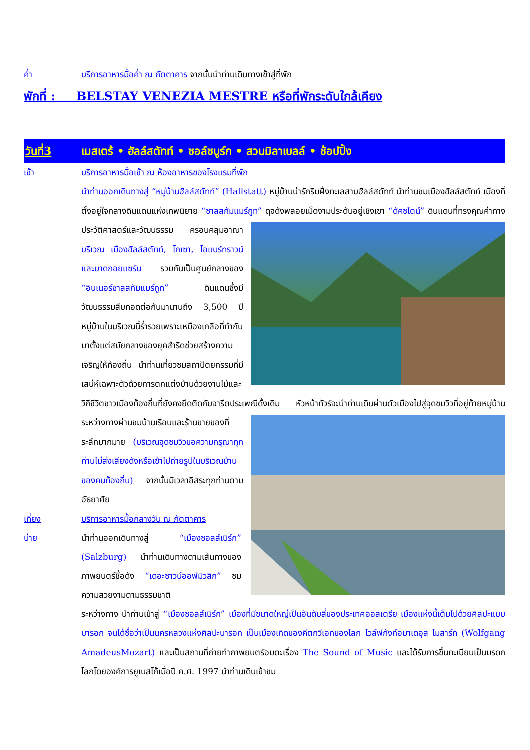ค่ำ บริการอาหารมื้อค่ำ ณ ภัตตาคาร จากนั้นนำท่านเดินทางเข้าสู่ที่พัก
พักที่ : BELSTAY VENEZIA MESTRE หรือที่พักระดับใกล้เคียง
วันที่3 เมสเตร้ • ฮัลล์สตัทท์ • ซอล์ซบูร์ก • สวนมิลาเบลล์ • ช้อปปิ้ง
เช้า บริการอาหารมื้อเช้า ณ ห้องอาหารของโรงแรมที่พัก
นำท่านออกเดินทางสู่ “หมู่บ้านฮัลล์สตัทท์” (Hallstatt) หมู่บ้านน่ารักริมฝั่งทะเลสาบฮัลล์สตัทท์ นำท่านชมเมืองฮัลล์สตัทท์ เมืองที่ตั้งอยู่ใจกลางดินแดนแห่งเทพนิยาย “ซาลสกัมแมร์กูท” ดุจดังพลอยเม็ดงามประดับอยู่เชิงเขา “ดัคชไตน์” ดินแดนที่ทรงคุณค่าทางประวัติศาสตร์และวัฒนธรรม ครอบคลุมอาณาบริเวณ เมืองฮัลล์สตัทท์, โกเซา, โอแบร์ทราวน์ และบาดกอยแซร์น รวมกันเป็นศูนย์กลางของ “อินเนอร์ซาลสกัมแมร์กูท” ดินแดนซึ่งมีวัฒนธรรมสืบทอดต่อกันมานานถึง 3,500 ปี หมู่บ้านในบริเวณนี้ร่ำรวยเพราะเหมืองเกลือที่ทำกันมาตั้งแต่สมัยกลางของยุคสำริดช่วยสร้างความเจริญให้ท้องถิ่น นำท่านเที่ยวชมสถาปัตยกรรมที่มีเสน่ห์เฉพาะตัวด้วยการตกแต่งบ้านด้วยงานไม้และวิถีชีวิตชาวเมืองท้องถิ่นที่ยังคงยึดติดกับจารีตประเพณีดั้งเดิม หัวหน้าทัวร์จะนำท่านเดินผ่านตัวเมืองไปสู่จุดชมวิวที่อยู่ท้ายหมู่บ้าน ระหว่างทางผ่านชมบ้านเรือนและร้านขายของที่ระลึกมากมาย (บริเวณจุดชมวิวขอความกรุณาทุกท่านไม่ส่งเสียงดังหรือเข้าไปถ่ายรูปในบริเวณบ้านของคนท้องถิ่น) จากนั้นมีเวลาอิสระทุกท่านตามอัธยาศัย
เที่ยง บริการอาหารมื้อกลางวัน ณ ภัตตาคาร
บ่าย นำท่านออกเดินทางสู่ “เมืองซอลส์เบิร์ก” (Salzburg) นำท่านเดินทางตามเส้นทางของภาพยนตร์ชื่อดัง “เดอะซาวน์ออฟมิวสิก” ชมความสวยงามตามธรรมชาติ
ระหว่างทาง นำท่านเข้าสู่ “เมืองซอลส์เบิร์ก” เมืองที่มีขนาดใหญ่เป็นอันดับสี่ของประเทศออสเตรีย เมืองแห่งนี้เต็มไปด้วยศิลปะแบบบารอก จนได้ชื่อว่าเป็นนครหลวงแห่งศิลปะบารอก เป็นเมืองเกิดของคีตกวีเอกของโลก โวล์ฟกังก์อมาเดอุส โมสาร์ท (Wolfgang AmadeusMozart) และเป็นสถานที่ถ่ายทำภาพยนตร์อมตะเรื่อง The Sound of Music และได้รับการขึ้นทะเบียนเป็นมรดกโลกโดยองค์การยูเนสโก้เมื่อปี ค.ศ. 1997 นำท่านเดินเข้าชม